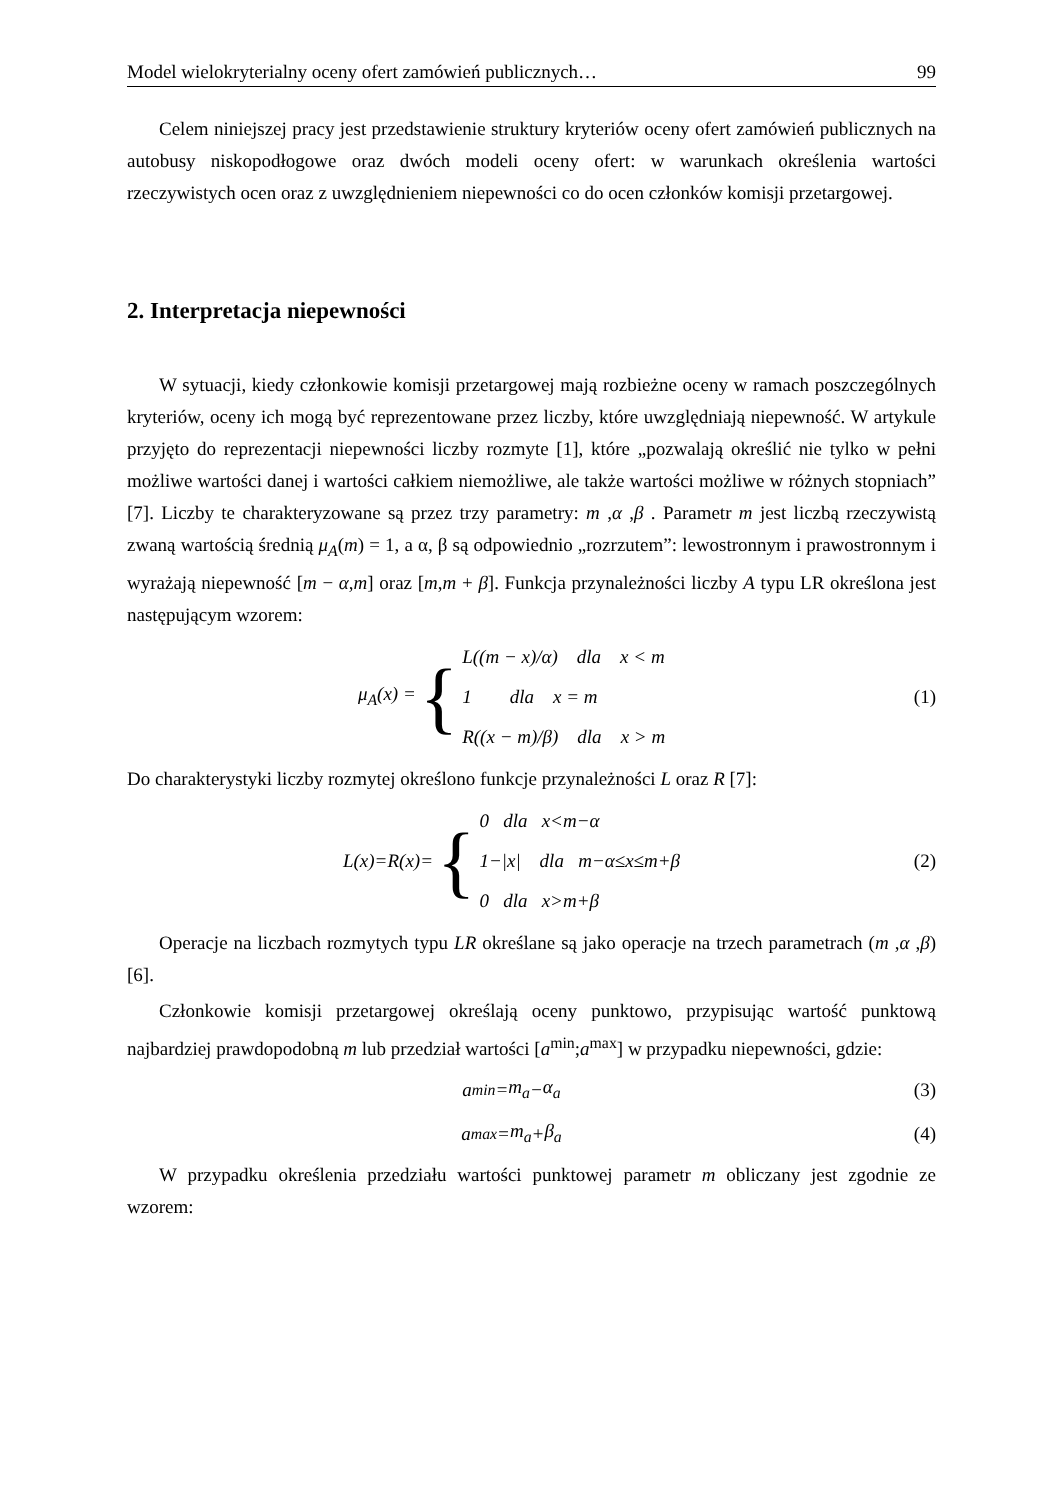Model wielokryterialny oceny ofert zamówień publicznych… 99
Celem niniejszej pracy jest przedstawienie struktury kryteriów oceny ofert zamówień publicznych na autobusy niskopodłogowe oraz dwóch modeli oceny ofert: w warunkach określenia wartości rzeczywistych ocen oraz z uwzględnieniem niepewności co do ocen członków komisji przetargowej.
2. Interpretacja niepewności
W sytuacji, kiedy członkowie komisji przetargowej mają rozbieżne oceny w ramach poszczególnych kryteriów, oceny ich mogą być reprezentowane przez liczby, które uwzględniają niepewność. W artykule przyjęto do reprezentacji niepewności liczby rozmyte [1], które „pozwalają określić nie tylko w pełni możliwe wartości danej i wartości całkiem niemożliwe, ale także wartości możliwe w różnych stopniach” [7]. Liczby te charakteryzowane są przez trzy parametry: m ,α ,β . Parametr m jest liczbą rzeczywistą zwaną wartością średnią μ<sub>A</sub>(m) = 1, a α, β są odpowiednio „rozrzutem”: lewostronnym i prawostronnym i wyrażają niepewność [m − α,m] oraz [m,m + β]. Funkcja przynależności liczby A typu LR określona jest następującym wzorem:
μ<sub>A</sub>(x) = {
L((m − x)/α) dla x < m
1 dla x = m
R((x − m)/β) dla x > m
(1)
Do charakterystyki liczby rozmytej określono funkcje przynależności L oraz R [7]:
L(x)=R(x)= {
0 dla x<m−α
1−|x| dla m−α≤x≤m+β
0 dla x>m+β
(2)
Operacje na liczbach rozmytych typu LR określane są jako operacje na trzech parametrach (m ,α ,β) [6].
Członkowie komisji przetargowej określają oceny punktowo, przypisując wartość punktową najbardziej prawdopodobną m lub przedział wartości [a<sup>min</sup>;a<sup>max</sup>] w przypadku niepewności, gdzie:
a<sup>min</sup> = m<sub>a</sub> − α<sub>a</sub> (3)
a<sup>max</sup> = m<sub>a</sub> + β<sub>a</sub> (4)
W przypadku określenia przedziału wartości punktowej parametr m obliczany jest zgodnie ze wzorem: